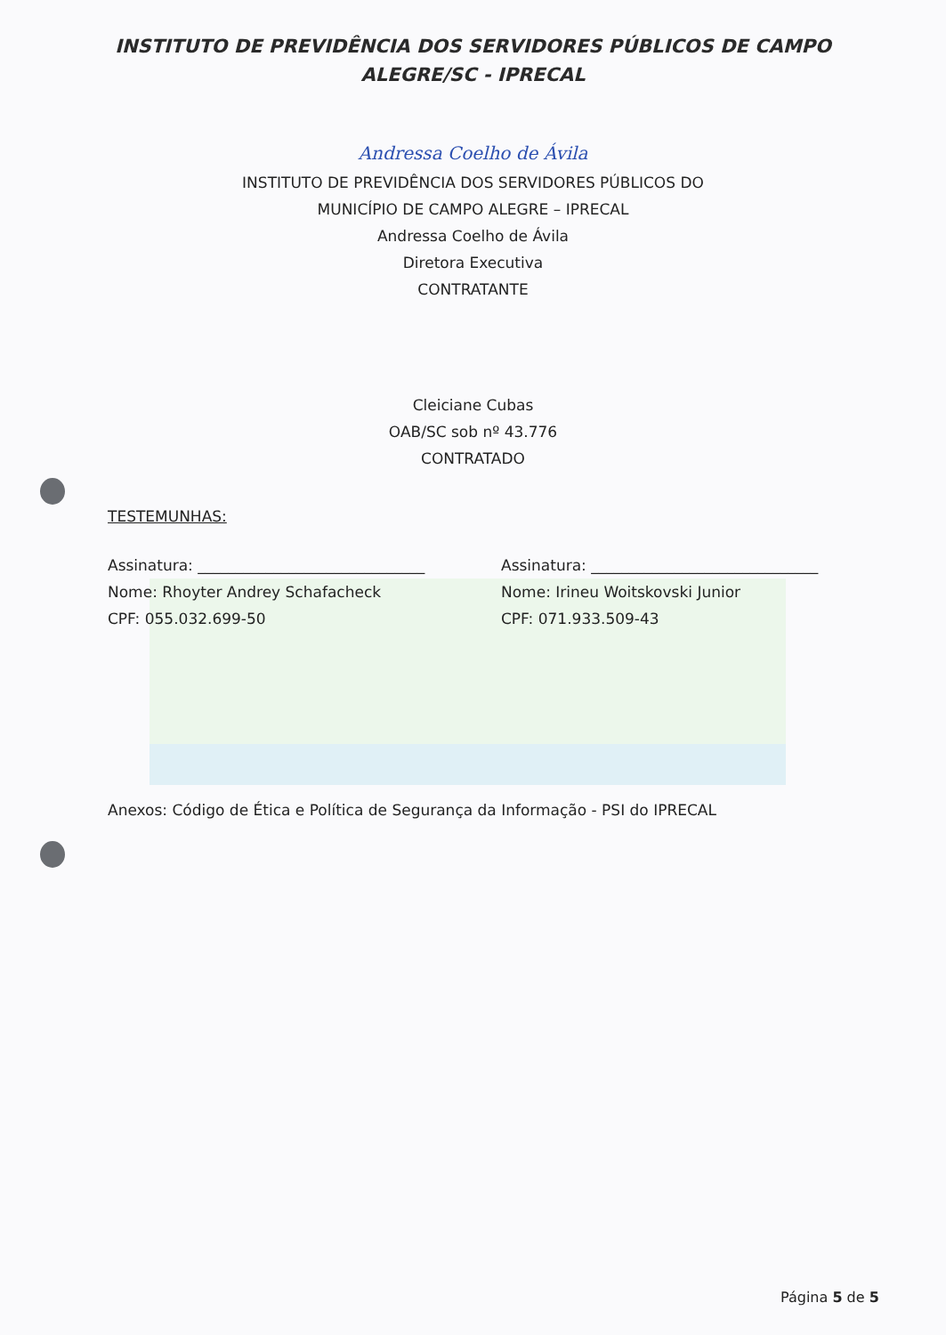INSTITUTO DE PREVIDÊNCIA DOS SERVIDORES PÚBLICOS DE CAMPO
ALEGRE/SC - IPRECAL
Andressa Coelho de Ávila
INSTITUTO DE PREVIDÊNCIA DOS SERVIDORES PÚBLICOS DO
MUNICÍPIO DE CAMPO ALEGRE – IPRECAL
Andressa Coelho de Ávila
Diretora Executiva
CONTRATANTE
Cleiciane Cubas
OAB/SC sob nº 43.776
CONTRATADO
TESTEMUNHAS:
Assinatura: ______________________________
Nome: Rhoyter Andrey Schafacheck
CPF: 055.032.699-50
Assinatura: ______________________________
Nome: Irineu Woitskovski Junior
CPF: 071.933.509-43
Anexos: Código de Ética e Política de Segurança da Informação - PSI do IPRECAL
Página 5 de 5